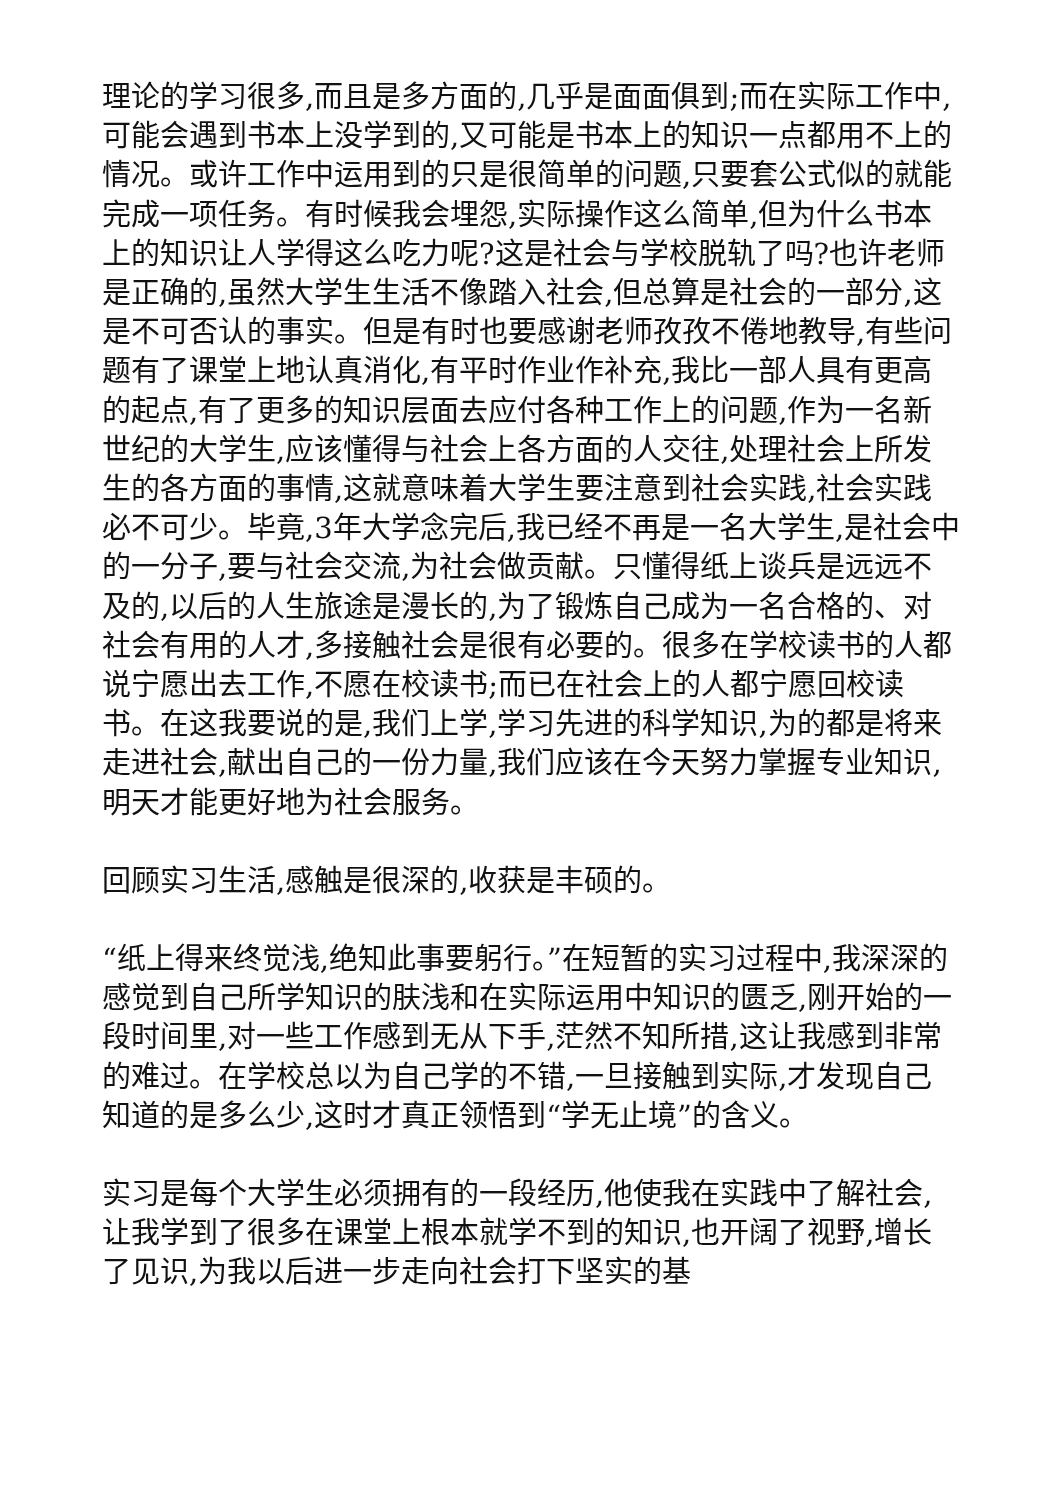理论的学习很多,而且是多方面的,几乎是面面俱到;而在实际工作中,可能会遇到书本上没学到的,又可能是书本上的知识一点都用不上的情况。或许工作中运用到的只是很简单的问题,只要套公式似的就能完成一项任务。有时候我会埋怨,实际操作这么简单,但为什么书本上的知识让人学得这么吃力呢?这是社会与学校脱轨了吗?也许老师是正确的,虽然大学生生活不像踏入社会,但总算是社会的一部分,这是不可否认的事实。但是有时也要感谢老师孜孜不倦地教导,有些问题有了课堂上地认真消化,有平时作业作补充,我比一部人具有更高的起点,有了更多的知识层面去应付各种工作上的问题,作为一名新世纪的大学生,应该懂得与社会上各方面的人交往,处理社会上所发生的各方面的事情,这就意味着大学生要注意到社会实践,社会实践必不可少。毕竟,3年大学念完后,我已经不再是一名大学生,是社会中的一分子,要与社会交流,为社会做贡献。只懂得纸上谈兵是远远不及的,以后的人生旅途是漫长的,为了锻炼自己成为一名合格的、对社会有用的人才,多接触社会是很有必要的。很多在学校读书的人都说宁愿出去工作,不愿在校读书;而已在社会上的人都宁愿回校读书。在这我要说的是,我们上学,学习先进的科学知识,为的都是将来走进社会,献出自己的一份力量,我们应该在今天努力掌握专业知识,明天才能更好地为社会服务。
回顾实习生活,感触是很深的,收获是丰硕的。
“纸上得来终觉浅,绝知此事要躬行。”在短暂的实习过程中,我深深的感觉到自己所学知识的肤浅和在实际运用中知识的匮乏,刚开始的一段时间里,对一些工作感到无从下手,茫然不知所措,这让我感到非常的难过。在学校总以为自己学的不错,一旦接触到实际,才发现自己知道的是多么少,这时才真正领悟到“学无止境”的含义。
实习是每个大学生必须拥有的一段经历,他使我在实践中了解社会,让我学到了很多在课堂上根本就学不到的知识,也开阔了视野,增长了见识,为我以后进一步走向社会打下坚实的基